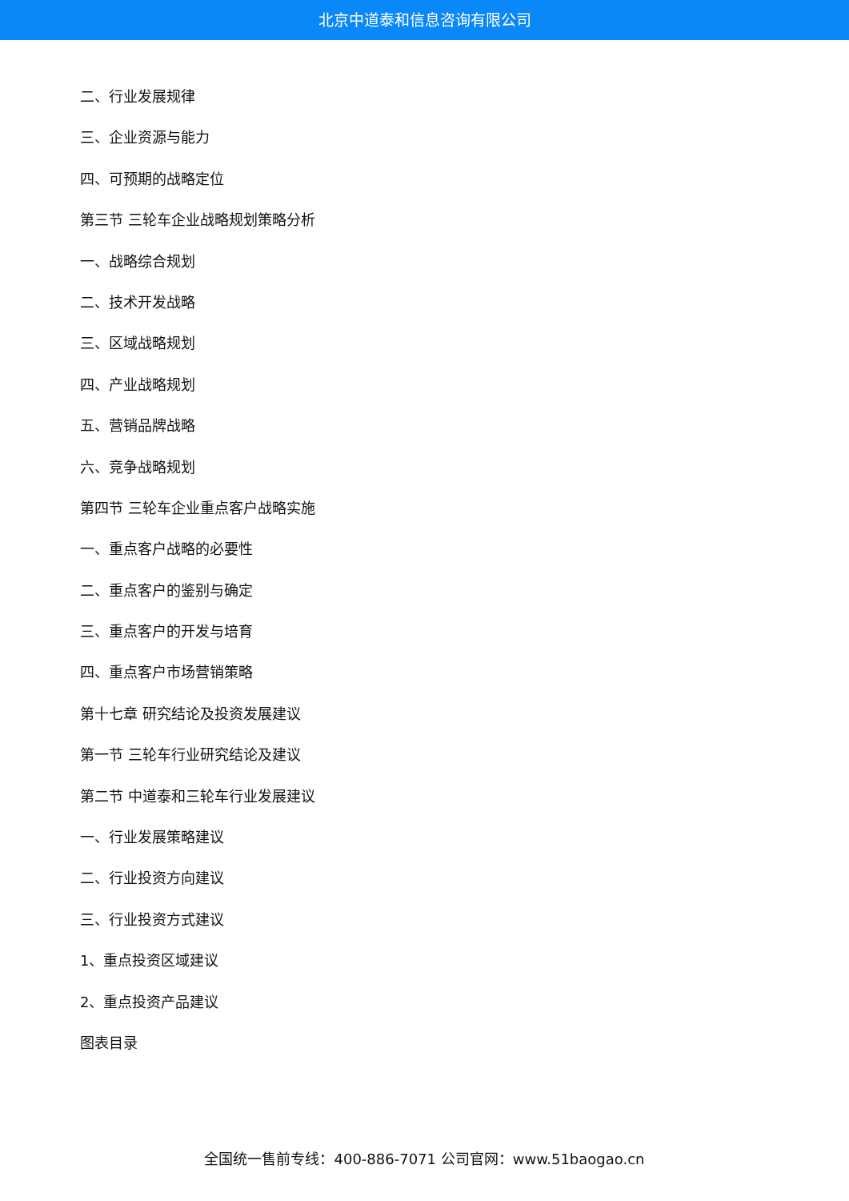北京中道泰和信息咨询有限公司
二、行业发展规律
三、企业资源与能力
四、可预期的战略定位
第三节 三轮车企业战略规划策略分析
一、战略综合规划
二、技术开发战略
三、区域战略规划
四、产业战略规划
五、营销品牌战略
六、竞争战略规划
第四节 三轮车企业重点客户战略实施
一、重点客户战略的必要性
二、重点客户的鉴别与确定
三、重点客户的开发与培育
四、重点客户市场营销策略
第十七章 研究结论及投资发展建议
第一节 三轮车行业研究结论及建议
第二节 中道泰和三轮车行业发展建议
一、行业发展策略建议
二、行业投资方向建议
三、行业投资方式建议
1、重点投资区域建议
2、重点投资产品建议
图表目录
全国统一售前专线：400-886-7071 公司官网：www.51baogao.cn